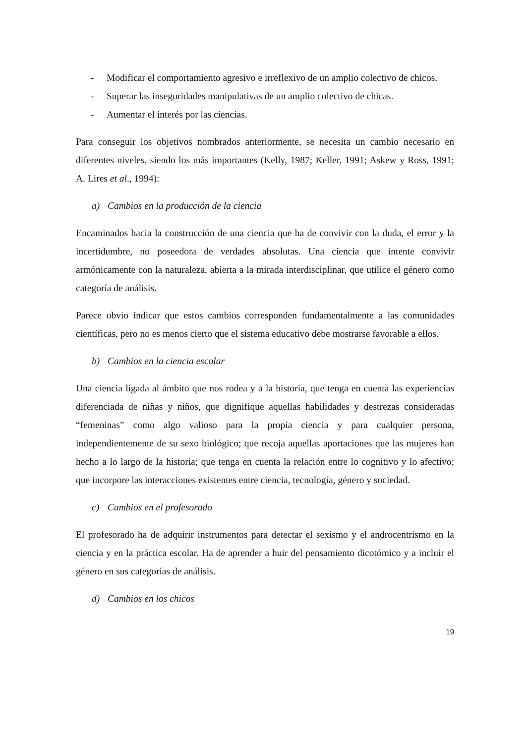- Modificar el comportamiento agresivo e irreflexivo de un amplio colectivo de chicos.
- Superar las inseguridades manipulativas de un amplio colectivo de chicas.
- Aumentar el interés por las ciencias.
Para conseguir los objetivos nombrados anteriormente, se necesita un cambio necesario en diferentes niveles, siendo los más importantes (Kelly, 1987; Keller, 1991; Askew y Ross, 1991; A. Lires et al., 1994):
a) Cambios en la producción de la ciencia
Encaminados hacia la construcción de una ciencia que ha de convivir con la duda, el error y la incertidumbre, no poseedora de verdades absolutas. Una ciencia que intente convivir armónicamente con la naturaleza, abierta a la mirada interdisciplinar, que utilice el género como categoría de análisis.
Parece obvio indicar que estos cambios corresponden fundamentalmente a las comunidades científicas, pero no es menos cierto que el sistema educativo debe mostrarse favorable a ellos.
b) Cambios en la ciencia escolar
Una ciencia ligada al ámbito que nos rodea y a la historia, que tenga en cuenta las experiencias diferenciada de niñas y niños, que dignifique aquellas habilidades y destrezas consideradas “femeninas” como algo valioso para la propia ciencia y para cualquier persona, independientemente de su sexo biológico; que recoja aquellas aportaciones que las mujeres han hecho a lo largo de la historia; que tenga en cuenta la relación entre lo cognitivo y lo afectivo; que incorpore las interacciones existentes entre ciencia, tecnología, género y sociedad.
c) Cambios en el profesorado
El profesorado ha de adquirir instrumentos para detectar el sexismo y el androcentrismo en la ciencia y en la práctica escolar. Ha de aprender a huir del pensamiento dicotómico y a incluir el género en sus categorías de análisis.
d) Cambios en los chicos
19